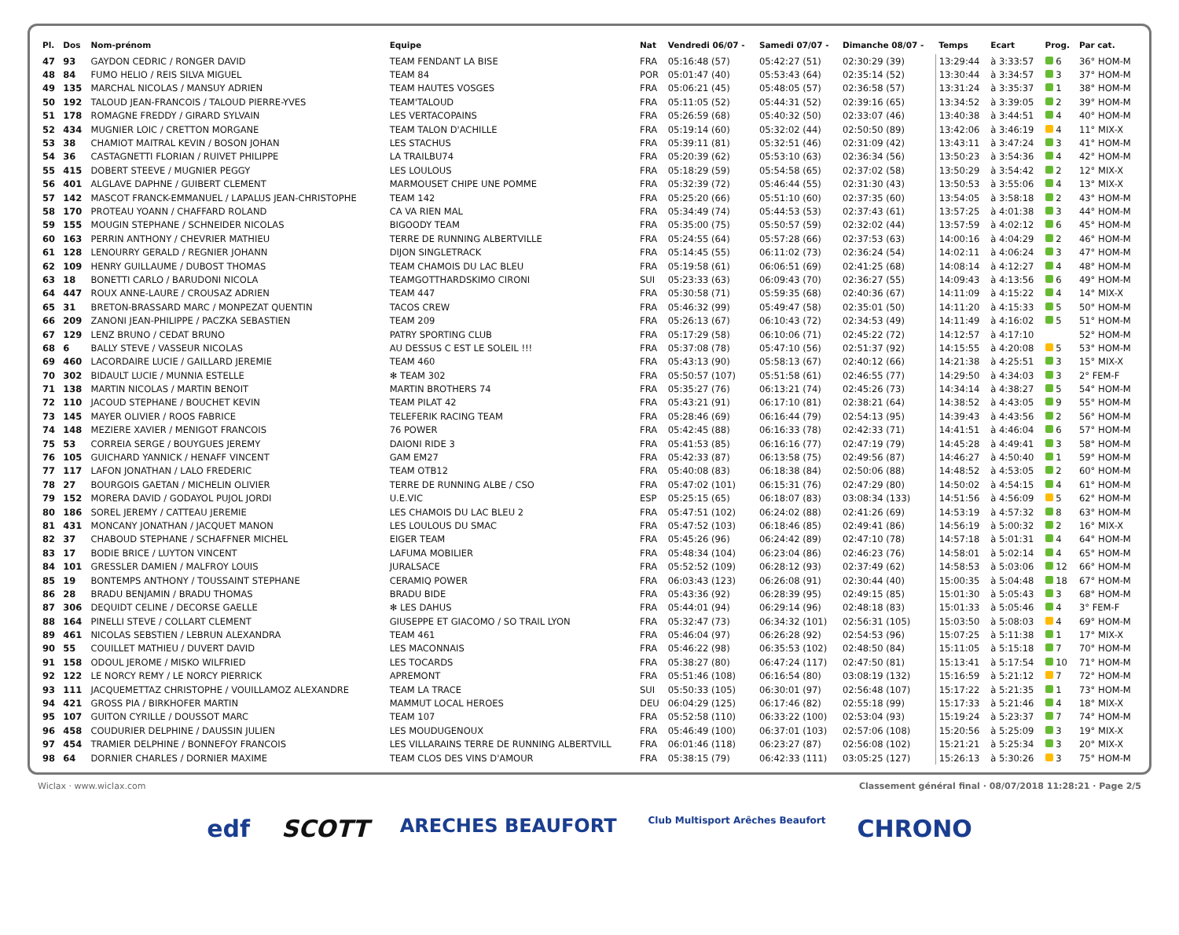| Pl. | Dos | Nom-prénom | Equipe | Nat | Vendredi 06/07 - | Samedi 07/07 - | Dimanche 08/07 - | Temps | Ecart | Prog. | Par cat. |
| --- | --- | --- | --- | --- | --- | --- | --- | --- | --- | --- | --- |
| 47 | 93 | GAYDON CEDRIC / RONGER DAVID | TEAM FENDANT LA BISE | FRA | 05:16:48 (57) | 05:42:27 (51) | 02:30:29 (39) | 13:29:44 | à 3:33:57 | 6 | 36° HOM-M |
| 48 | 84 | FUMO HELIO / REIS SILVA MIGUEL | TEAM 84 | POR | 05:01:47 (40) | 05:53:43 (64) | 02:35:14 (52) | 13:30:44 | à 3:34:57 | 3 | 37° HOM-M |
| 49 | 135 | MARCHAL NICOLAS / MANSUY ADRIEN | TEAM HAUTES VOSGES | FRA | 05:06:21 (45) | 05:48:05 (57) | 02:36:58 (57) | 13:31:24 | à 3:35:37 | 1 | 38° HOM-M |
| 50 | 192 | TALOUD JEAN-FRANCOIS / TALOUD PIERRE-YVES | TEAM'TALOUD | FRA | 05:11:05 (52) | 05:44:31 (52) | 02:39:16 (65) | 13:34:52 | à 3:39:05 | 2 | 39° HOM-M |
| 51 | 178 | ROMAGNE FREDDY / GIRARD SYLVAIN | LES VERTACOPAINS | FRA | 05:26:59 (68) | 05:40:32 (50) | 02:33:07 (46) | 13:40:38 | à 3:44:51 | 4 | 40° HOM-M |
| 52 | 434 | MUGNIER LOIC / CRETTON MORGANE | TEAM TALON D'ACHILLE | FRA | 05:19:14 (60) | 05:32:02 (44) | 02:50:50 (89) | 13:42:06 | à 3:46:19 | 4 | 11° MIX-X |
| 53 | 38 | CHAMIOT MAITRAL KEVIN / BOSON JOHAN | LES STACHUS | FRA | 05:39:11 (81) | 05:32:51 (46) | 02:31:09 (42) | 13:43:11 | à 3:47:24 | 3 | 41° HOM-M |
| 54 | 36 | CASTAGNETTI FLORIAN / RUIVET PHILIPPE | LA TRAILBU74 | FRA | 05:20:39 (62) | 05:53:10 (63) | 02:36:34 (56) | 13:50:23 | à 3:54:36 | 4 | 42° HOM-M |
| 55 | 415 | DOBERT STEEVE / MUGNIER PEGGY | LES LOULOUS | FRA | 05:18:29 (59) | 05:54:58 (65) | 02:37:02 (58) | 13:50:29 | à 3:54:42 | 2 | 12° MIX-X |
| 56 | 401 | ALGLAVE DAPHNE / GUIBERT CLEMENT | MARMOUSET CHIPE UNE POMME | FRA | 05:32:39 (72) | 05:46:44 (55) | 02:31:30 (43) | 13:50:53 | à 3:55:06 | 4 | 13° MIX-X |
| 57 | 142 | MASCOT FRANCK-EMMANUEL / LAPALUS JEAN-CHRISTOPHE | TEAM 142 | FRA | 05:25:20 (66) | 05:51:10 (60) | 02:37:35 (60) | 13:54:05 | à 3:58:18 | 2 | 43° HOM-M |
| 58 | 170 | PROTEAU YOANN / CHAFFARD ROLAND | CA VA RIEN MAL | FRA | 05:34:49 (74) | 05:44:53 (53) | 02:37:43 (61) | 13:57:25 | à 4:01:38 | 3 | 44° HOM-M |
| 59 | 155 | MOUGIN STEPHANE / SCHNEIDER NICOLAS | BIGOODY TEAM | FRA | 05:35:00 (75) | 05:50:57 (59) | 02:32:02 (44) | 13:57:59 | à 4:02:12 | 6 | 45° HOM-M |
| 60 | 163 | PERRIN ANTHONY / CHEVRIER MATHIEU | TERRE DE RUNNING ALBERTVILLE | FRA | 05:24:55 (64) | 05:57:28 (66) | 02:37:53 (63) | 14:00:16 | à 4:04:29 | 2 | 46° HOM-M |
| 61 | 128 | LENOURRY GERALD / REGNIER JOHANN | DIJON SINGLETRACK | FRA | 05:14:45 (55) | 06:11:02 (73) | 02:36:24 (54) | 14:02:11 | à 4:06:24 | 3 | 47° HOM-M |
| 62 | 109 | HENRY GUILLAUME / DUBOST THOMAS | TEAM CHAMOIS DU LAC BLEU | FRA | 05:19:58 (61) | 06:06:51 (69) | 02:41:25 (68) | 14:08:14 | à 4:12:27 | 4 | 48° HOM-M |
| 63 | 18 | BONETTI CARLO / BARUDONI NICOLA | TEAMGOTTHARDSKIMO CIRONI | SUI | 05:23:33 (63) | 06:09:43 (70) | 02:36:27 (55) | 14:09:43 | à 4:13:56 | 6 | 49° HOM-M |
| 64 | 447 | ROUX ANNE-LAURE / CROUSAZ ADRIEN | TEAM 447 | FRA | 05:30:58 (71) | 05:59:35 (68) | 02:40:36 (67) | 14:11:09 | à 4:15:22 | 4 | 14° MIX-X |
| 65 | 31 | BRETON-BRASSARD MARC / MONPEZAT QUENTIN | TACOS CREW | FRA | 05:46:32 (99) | 05:49:47 (58) | 02:35:01 (50) | 14:11:20 | à 4:15:33 | 5 | 50° HOM-M |
| 66 | 209 | ZANONI JEAN-PHILIPPE / PACZKA SEBASTIEN | TEAM 209 | FRA | 05:26:13 (67) | 06:10:43 (72) | 02:34:53 (49) | 14:11:49 | à 4:16:02 | 5 | 51° HOM-M |
| 67 | 129 | LENZ BRUNO / CEDAT BRUNO | PATRY SPORTING CLUB | FRA | 05:17:29 (58) | 06:10:06 (71) | 02:45:22 (72) | 14:12:57 | à 4:17:10 | | 52° HOM-M |
| 68 | 6 | BALLY STEVE / VASSEUR NICOLAS | AU DESSUS C EST LE SOLEIL !!! | FRA | 05:37:08 (78) | 05:47:10 (56) | 02:51:37 (92) | 14:15:55 | à 4:20:08 | 5 | 53° HOM-M |
| 69 | 460 | LACORDAIRE LUCIE / GAILLARD JEREMIE | TEAM 460 | FRA | 05:43:13 (90) | 05:58:13 (67) | 02:40:12 (66) | 14:21:38 | à 4:25:51 | 3 | 15° MIX-X |
| 70 | 302 | BIDAULT LUCIE / MUNNIA ESTELLE | ✻ TEAM 302 | FRA | 05:50:57 (107) | 05:51:58 (61) | 02:46:55 (77) | 14:29:50 | à 4:34:03 | 3 | 2° FEM-F |
| 71 | 138 | MARTIN NICOLAS / MARTIN BENOIT | MARTIN BROTHERS 74 | FRA | 05:35:27 (76) | 06:13:21 (74) | 02:45:26 (73) | 14:34:14 | à 4:38:27 | 5 | 54° HOM-M |
| 72 | 110 | JACOUD STEPHANE / BOUCHET KEVIN | TEAM PILAT 42 | FRA | 05:43:21 (91) | 06:17:10 (81) | 02:38:21 (64) | 14:38:52 | à 4:43:05 | 9 | 55° HOM-M |
| 73 | 145 | MAYER OLIVIER / ROOS FABRICE | TELEFERIK RACING TEAM | FRA | 05:28:46 (69) | 06:16:44 (79) | 02:54:13 (95) | 14:39:43 | à 4:43:56 | 2 | 56° HOM-M |
| 74 | 148 | MEZIERE XAVIER / MENIGOT FRANCOIS | 76 POWER | FRA | 05:42:45 (88) | 06:16:33 (78) | 02:42:33 (71) | 14:41:51 | à 4:46:04 | 6 | 57° HOM-M |
| 75 | 53 | CORREIA SERGE / BOUYGUES JEREMY | DAIONI RIDE 3 | FRA | 05:41:53 (85) | 06:16:16 (77) | 02:47:19 (79) | 14:45:28 | à 4:49:41 | 3 | 58° HOM-M |
| 76 | 105 | GUICHARD YANNICK / HENAFF VINCENT | GAM EM27 | FRA | 05:42:33 (87) | 06:13:58 (75) | 02:49:56 (87) | 14:46:27 | à 4:50:40 | 1 | 59° HOM-M |
| 77 | 117 | LAFON JONATHAN / LALO FREDERIC | TEAM OTB12 | FRA | 05:40:08 (83) | 06:18:38 (84) | 02:50:06 (88) | 14:48:52 | à 4:53:05 | 2 | 60° HOM-M |
| 78 | 27 | BOURGOIS GAETAN / MICHELIN OLIVIER | TERRE DE RUNNING ALBE / CSO | FRA | 05:47:02 (101) | 06:15:31 (76) | 02:47:29 (80) | 14:50:02 | à 4:54:15 | 4 | 61° HOM-M |
| 79 | 152 | MORERA DAVID / GODAYOL PUJOL JORDI | U.E.VIC | ESP | 05:25:15 (65) | 06:18:07 (83) | 03:08:34 (133) | 14:51:56 | à 4:56:09 | 5 | 62° HOM-M |
| 80 | 186 | SOREL JEREMY / CATTEAU JEREMIE | LES CHAMOIS DU LAC BLEU 2 | FRA | 05:47:51 (102) | 06:24:02 (88) | 02:41:26 (69) | 14:53:19 | à 4:57:32 | 8 | 63° HOM-M |
| 81 | 431 | MONCANY JONATHAN / JACQUET MANON | LES LOULOUS DU SMAC | FRA | 05:47:52 (103) | 06:18:46 (85) | 02:49:41 (86) | 14:56:19 | à 5:00:32 | 2 | 16° MIX-X |
| 82 | 37 | CHABOUD STEPHANE / SCHAFFNER MICHEL | EIGER TEAM | FRA | 05:45:26 (96) | 06:24:42 (89) | 02:47:10 (78) | 14:57:18 | à 5:01:31 | 4 | 64° HOM-M |
| 83 | 17 | BODIE BRICE / LUYTON VINCENT | LAFUMA MOBILIER | FRA | 05:48:34 (104) | 06:23:04 (86) | 02:46:23 (76) | 14:58:01 | à 5:02:14 | 4 | 65° HOM-M |
| 84 | 101 | GRESSLER DAMIEN / MALFROY LOUIS | JURALSACE | FRA | 05:52:52 (109) | 06:28:12 (93) | 02:37:49 (62) | 14:58:53 | à 5:03:06 | 12 | 66° HOM-M |
| 85 | 19 | BONTEMPS ANTHONY / TOUSSAINT STEPHANE | CERAMIQ POWER | FRA | 06:03:43 (123) | 06:26:08 (91) | 02:30:44 (40) | 15:00:35 | à 5:04:48 | 18 | 67° HOM-M |
| 86 | 28 | BRADU BENJAMIN / BRADU THOMAS | BRADU BIDE | FRA | 05:43:36 (92) | 06:28:39 (95) | 02:49:15 (85) | 15:01:30 | à 5:05:43 | 3 | 68° HOM-M |
| 87 | 306 | DEQUIDT CELINE / DECORSE GAELLE | ✻ LES DAHUS | FRA | 05:44:01 (94) | 06:29:14 (96) | 02:48:18 (83) | 15:01:33 | à 5:05:46 | 4 | 3° FEM-F |
| 88 | 164 | PINELLI STEVE / COLLART CLEMENT | GIUSEPPE ET GIACOMO / SO TRAIL LYON | FRA | 05:32:47 (73) | 06:34:32 (101) | 02:56:31 (105) | 15:03:50 | à 5:08:03 | 4 | 69° HOM-M |
| 89 | 461 | NICOLAS SEBSTIEN / LEBRUN ALEXANDRA | TEAM 461 | FRA | 05:46:04 (97) | 06:26:28 (92) | 02:54:53 (96) | 15:07:25 | à 5:11:38 | 1 | 17° MIX-X |
| 90 | 55 | COUILLET MATHIEU / DUVERT DAVID | LES MACONNAIS | FRA | 05:46:22 (98) | 06:35:53 (102) | 02:48:50 (84) | 15:11:05 | à 5:15:18 | 7 | 70° HOM-M |
| 91 | 158 | ODOUL JEROME / MISKO WILFRIED | LES TOCARDS | FRA | 05:38:27 (80) | 06:47:24 (117) | 02:47:50 (81) | 15:13:41 | à 5:17:54 | 10 | 71° HOM-M |
| 92 | 122 | LE NORCY REMY / LE NORCY PIERRICK | APREMONT | FRA | 05:51:46 (108) | 06:16:54 (80) | 03:08:19 (132) | 15:16:59 | à 5:21:12 | 7 | 72° HOM-M |
| 93 | 111 | JACQUEMETTAZ CHRISTOPHE / VOUILLAMOZ ALEXANDRE | TEAM LA TRACE | SUI | 05:50:33 (105) | 06:30:01 (97) | 02:56:48 (107) | 15:17:22 | à 5:21:35 | 1 | 73° HOM-M |
| 94 | 421 | GROSS PIA / BIRKHOFER MARTIN | MAMMUT LOCAL HEROES | DEU | 06:04:29 (125) | 06:17:46 (82) | 02:55:18 (99) | 15:17:33 | à 5:21:46 | 4 | 18° MIX-X |
| 95 | 107 | GUITON CYRILLE / DOUSSOT MARC | TEAM 107 | FRA | 05:52:58 (110) | 06:33:22 (100) | 02:53:04 (93) | 15:19:24 | à 5:23:37 | 7 | 74° HOM-M |
| 96 | 458 | COUDURIER DELPHINE / DAUSSIN JULIEN | LES MOUDUGENOUX | FRA | 05:46:49 (100) | 06:37:01 (103) | 02:57:06 (108) | 15:20:56 | à 5:25:09 | 3 | 19° MIX-X |
| 97 | 454 | TRAMIER DELPHINE / BONNEFOY FRANCOIS | LES VILLARAINS TERRE DE RUNNING ALBERTVILL | FRA | 06:01:46 (118) | 06:23:27 (87) | 02:56:08 (102) | 15:21:21 | à 5:25:34 | 3 | 20° MIX-X |
| 98 | 64 | DORNIER CHARLES / DORNIER MAXIME | TEAM CLOS DES VINS D'AMOUR | FRA | 05:38:15 (79) | 06:42:33 (111) | 03:05:25 (127) | 15:26:13 | à 5:30:26 | 3 | 75° HOM-M |
Wiclax · www.wiclax.com Classement général final · 08/07/2018 11:28:21 · Page 2/5
edf SCOTT ARECHES BEAUFORT Club Multisport Arêches Beaufort CHRONO